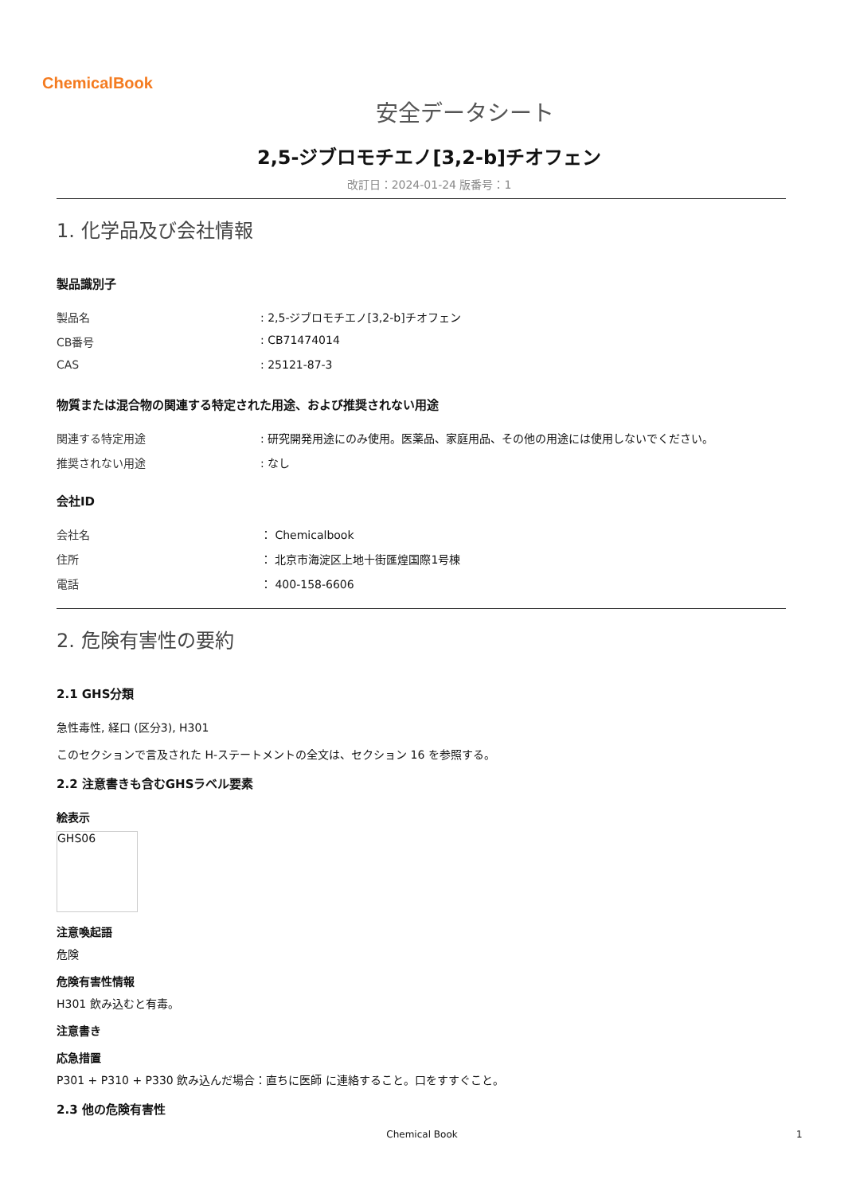ChemicalBook
安全データシート
2,5-ジブロモチエノ[3,2-b]チオフェン
改訂日：2024-01-24 版番号：1
1. 化学品及び会社情報
製品識別子
製品名: 2,5-ジブロモチエノ[3,2-b]チオフェン
CB番号: CB71474014
CAS: 25121-87-3
物質または混合物の関連する特定された用途、および推奨されない用途
関連する特定用途: 研究開発用途にのみ使用。医薬品、家庭用品、その他の用途には使用しないでください。
推奨されない用途: なし
会社ID
会社名 ： Chemicalbook
住所 ： 北京市海淀区上地十街匯煌国際1号棟
電話 ： 400-158-6606
2. 危険有害性の要約
2.1 GHS分類
急性毒性, 経口 (区分3), H301
このセクションで言及された H-ステートメントの全文は、セクション 16 を参照する。
2.2 注意書きも含むGHSラベル要素
絵表示
GHS06
注意喚起語
危険
危険有害性情報
H301 飲み込むと有毒。
注意書き
応急措置
P301 + P310 + P330 飲み込んだ場合：直ちに医師 に連絡すること。口をすすぐこと。
2.3 他の危険有害性
Chemical Book 1